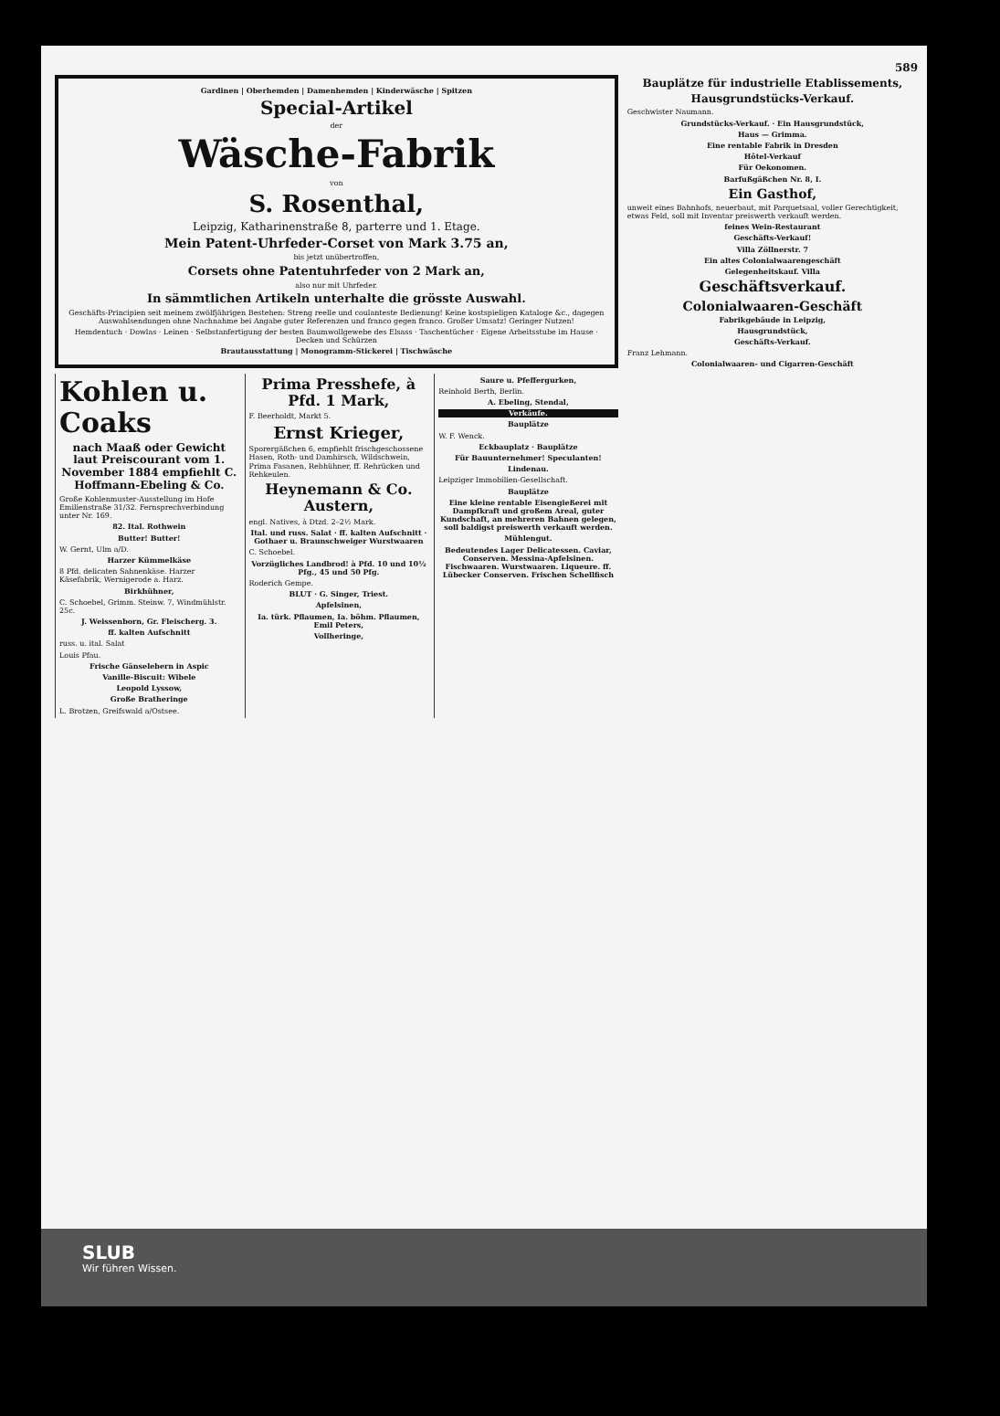589
Gardinen | Oberhemden | Damenhemden | Kinderwäsche | Spitzen
Special-Artikel
der
Wäsche-Fabrik
von
S. Rosenthal,
Leipzig, Katharinenstraße 8, parterre und 1. Etage.
Mein Patent-Uhrfeder-Corset von Mark 3.75 an,
bis jetzt unübertroffen,
Corsets ohne Patentuhrfeder von 2 Mark an,
also nur mit Uhrfeder.
In sämmtlichen Artikeln unterhalte die grösste Auswahl.
Geschäfts-Principien seit meinem zwölfjährigen Bestehen: Streng reelle und coulanteste Bedienung! Keine kostspieligen Kataloge &c., dagegen Auswahlsendungen ohne Nachnahme bei Angabe guter Referenzen und franco gegen franco. Großer Umsatz! Geringer Nutzen!
Hemdentuch · Dowlas · Leinen · Selbstanfertigung der besten Baumwollgewebe des Elsass · Taschentücher · Eigene Arbeitsstube im Hause · Decken und Schürzen
Brautausstattung | Monogramm-Stickerei | Tischwäsche
Kohlen u. Coaks
nach Maaß oder Gewicht laut Preiscourant vom 1. November 1884 empfiehlt C. Hoffmann-Ebeling & Co.
Große Kohlenmuster-Ausstellung im Hofe Emilienstraße 31/32. Fernsprechverbindung unter Nr. 169.
82. Ital. Rothwein
Butter! Butter!
W. Gernt, Ulm a/D.
Harzer Kümmelkäse
8 Pfd. delicaten Sahnenkäse. Harzer Käsefabrik, Wernigerode a. Harz.
Birkhühner,
C. Schoebel, Grimm. Steinw. 7, Windmühlstr. 25c.
J. Weissenborn, Gr. Fleischerg. 3.
ff. kalten Aufschnitt
russ. u. ital. Salat
Louis Pfau.
Frische Gänselebern in Aspic
Vanille-Biscuit: Wibele
Leopold Lyssow,
Große Bratheringe
L. Brotzen, Greifswald a/Ostsee.
Prima Presshefe, à Pfd. 1 Mark,
F. Beerholdt, Markt 5.
Ernst Krieger,
Sporergäßchen 6, empfiehlt frischgeschossene Hasen, Roth- und Damhirsch, Wildschwein, Prima Fasanen, Rebhühner, ff. Rehrücken und Rehkeulen.
Heynemann & Co. Austern,
engl. Natives, à Dtzd. 2–2½ Mark.
Ital. und russ. Salat · ff. kalten Aufschnitt · Gothaer u. Braunschweiger Wurstwaaren
C. Schoebel.
Vorzügliches Landbrod! à Pfd. 10 und 10½ Pfg., 45 und 50 Pfg.
Roderich Gempe.
BLUT · G. Singer, Triest.
Apfelsinen,
Ia. türk. Pflaumen, Ia. böhm. Pflaumen, Emil Peters,
Vollheringe,
Saure u. Pfeffergurken,
Reinhold Berth, Berlin.
A. Ebeling, Stendal,
Verkäufe.
Bauplätze
W. F. Wenck.
Eckbauplatz · Bauplätze
Für Bauunternehmer! Speculanten!
Lindenau.
Leipziger Immobilien-Gesellschaft.
Bauplätze
Eine kleine rentable Eisengießerei mit Dampfkraft und großem Areal, guter Kundschaft, an mehreren Bahnen gelegen, soll baldigst preiswerth verkauft werden.
Mühlengut.
Bedeutendes Lager Delicatessen. Caviar, Conserven. Messina-Apfelsinen. Fischwaaren. Wurstwaaren. Liqueure. ff. Lübecker Conserven. Frischen Schellfisch
Bauplätze für industrielle Etablissements,
Hausgrundstücks-Verkauf.
Geschwister Naumann.
Grundstücks-Verkauf. · Ein Hausgrundstück,
Haus — Grimma.
Eine rentable Fabrik in Dresden
Hôtel-Verkauf
Für Oekonomen.
Barfußgäßchen Nr. 8, I.
Ein Gasthof,
unweit eines Bahnhofs, neuerbaut, mit Parquetsaal, voller Gerechtigkeit, etwas Feld, soll mit Inventar preiswerth verkauft werden.
feines Wein-Restaurant
Geschäfts-Verkauf!
Villa Zöllnerstr. 7
Ein altes Colonialwaarengeschäft
Gelegenheitskauf. Villa
Geschäftsverkauf.
Colonialwaaren-Geschäft
Fabrikgebäude in Leipzig,
Hausgrundstück,
Geschäfts-Verkauf.
Franz Lehmann.
Colonialwaaren- und Cigarren-Geschäft
SLUB
Wir führen Wissen.